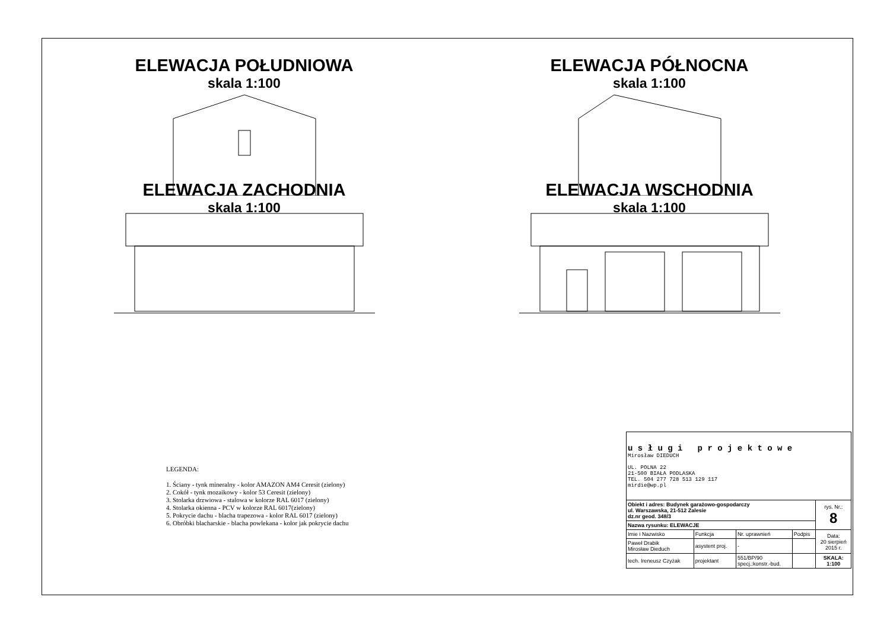ELEWACJA POŁUDNIOWA
skala 1:100
ELEWACJA PÓŁNOCNA
skala 1:100
ELEWACJA ZACHODNIA
skala 1:100
ELEWACJA WSCHODNIA
skala 1:100
LEGENDA:
1. Ściany - tynk mineralny - kolor AMAZON AM4 Ceresit (zielony)
2. Cokół - tynk mozaikowy - kolor 53 Ceresit (zielony)
3. Stolarka drzwiowa - stalowa w kolorze RAL 6017 (zielony)
4. Stolarka okienna - PCV w kolorze RAL 6017(zielony)
5. Pokrycie dachu - blacha trapezowa - kolor RAL 6017 (zielony)
6. Obróbki blacharskie - blacha powlekana - kolor jak pokrycie dachu
| u s ł u g i p r o j e k t o w e Mirosław DIEDUCH UL. POLNA 22 21-500 BIAŁA PODLASKA TEL. 504 277 728 513 129 117 mirdie@wp.pl | | | | |
| Obiekt i adres: Budynek garażowo-gospodarczy ul. Warszawska, 21-512 Zalesie dz.nr geod. 348/3 | | | | rys. Nr.: 8 |
| Nazwa rysunku: ELEWACJE | | | | |
| Imie i Nazwisko | Funkcja | Nr. uprawnień | Podpis | Data: 20 sierpień 2015 r. |
| Paweł Drabik Mirosław Dieduch | asystent proj. | - | | |
| tech. Ireneusz Czyżak | projektant | 551/BP/90 specj.:konstr.-bud. | | SKALA: 1:100 |